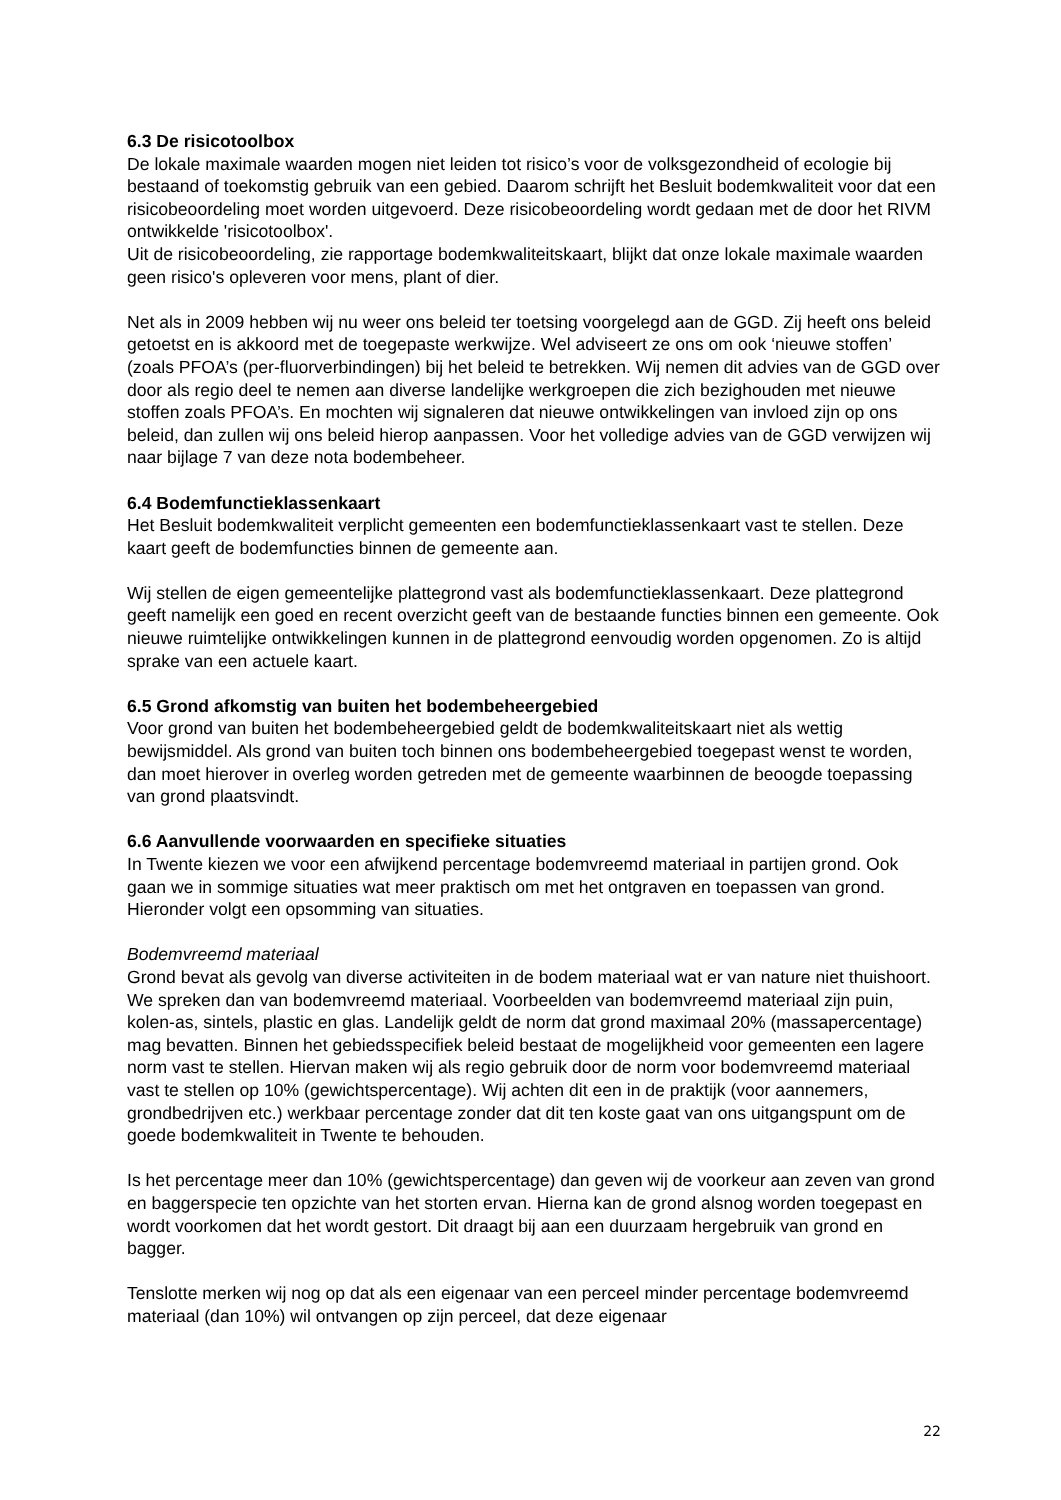6.3 De risicotoolbox
De lokale maximale waarden mogen niet leiden tot risico’s voor de volksgezondheid of ecologie bij bestaand of toekomstig gebruik van een gebied. Daarom schrijft het Besluit bodemkwaliteit voor dat een risicobeoordeling moet worden uitgevoerd. Deze risicobeoordeling wordt gedaan met de door het RIVM ontwikkelde 'risicotoolbox'.
Uit de risicobeoordeling, zie rapportage bodemkwaliteitskaart, blijkt dat onze lokale maximale waarden geen risico's opleveren voor mens, plant of dier.
Net als in 2009 hebben wij nu weer ons beleid ter toetsing voorgelegd aan de GGD. Zij heeft ons beleid getoetst en is akkoord met de toegepaste werkwijze. Wel adviseert ze ons om ook ‘nieuwe stoffen’ (zoals PFOA’s (per-fluorverbindingen) bij het beleid te betrekken. Wij nemen dit advies van de GGD over door als regio deel te nemen aan diverse landelijke werkgroepen die zich bezighouden met nieuwe stoffen zoals PFOA’s. En mochten wij signaleren dat nieuwe ontwikkelingen van invloed zijn op ons beleid, dan zullen wij ons beleid hierop aanpassen. Voor het volledige advies van de GGD verwijzen wij naar bijlage 7 van deze nota bodembeheer.
6.4 Bodemfunctieklassenkaart
Het Besluit bodemkwaliteit verplicht gemeenten een bodemfunctieklassenkaart vast te stellen. Deze kaart geeft de bodemfuncties binnen de gemeente aan.
Wij stellen de eigen gemeentelijke plattegrond vast als bodemfunctieklassenkaart. Deze plattegrond geeft namelijk een goed en recent overzicht geeft van de bestaande functies binnen een gemeente. Ook nieuwe ruimtelijke ontwikkelingen kunnen in de plattegrond eenvoudig worden opgenomen. Zo is altijd sprake van een actuele kaart.
6.5 Grond afkomstig van buiten het bodembeheergebied
Voor grond van buiten het bodembeheergebied geldt de bodemkwaliteitskaart niet als wettig bewijsmiddel. Als grond van buiten toch binnen ons bodembeheergebied toegepast wenst te worden, dan moet hierover in overleg worden getreden met de gemeente waarbinnen de beoogde toepassing van grond plaatsvindt.
6.6 Aanvullende voorwaarden en specifieke situaties
In Twente kiezen we voor een afwijkend percentage bodemvreemd materiaal in partijen grond. Ook gaan we in sommige situaties wat meer praktisch om met het ontgraven en toepassen van grond. Hieronder volgt een opsomming van situaties.
Bodemvreemd materiaal
Grond bevat als gevolg van diverse activiteiten in de bodem materiaal wat er van nature niet thuishoort. We spreken dan van bodemvreemd materiaal. Voorbeelden van bodemvreemd materiaal zijn puin, kolen-as, sintels, plastic en glas. Landelijk geldt de norm dat grond maximaal 20% (massapercentage) mag bevatten. Binnen het gebiedsspecifiek beleid bestaat de mogelijkheid voor gemeenten een lagere norm vast te stellen. Hiervan maken wij als regio gebruik door de norm voor bodemvreemd materiaal vast te stellen op 10% (gewichtspercentage). Wij achten dit een in de praktijk (voor aannemers, grondbedrijven etc.) werkbaar percentage zonder dat dit ten koste gaat van ons uitgangspunt om de goede bodemkwaliteit in Twente te behouden.
Is het percentage meer dan 10% (gewichtspercentage) dan geven wij de voorkeur aan zeven van grond en baggerspecie ten opzichte van het storten ervan. Hierna kan de grond alsnog worden toegepast en wordt voorkomen dat het wordt gestort. Dit draagt bij aan een duurzaam hergebruik van grond en bagger.
Tenslotte merken wij nog op dat als een eigenaar van een perceel minder percentage bodemvreemd materiaal (dan 10%) wil ontvangen op zijn perceel, dat deze eigenaar
22